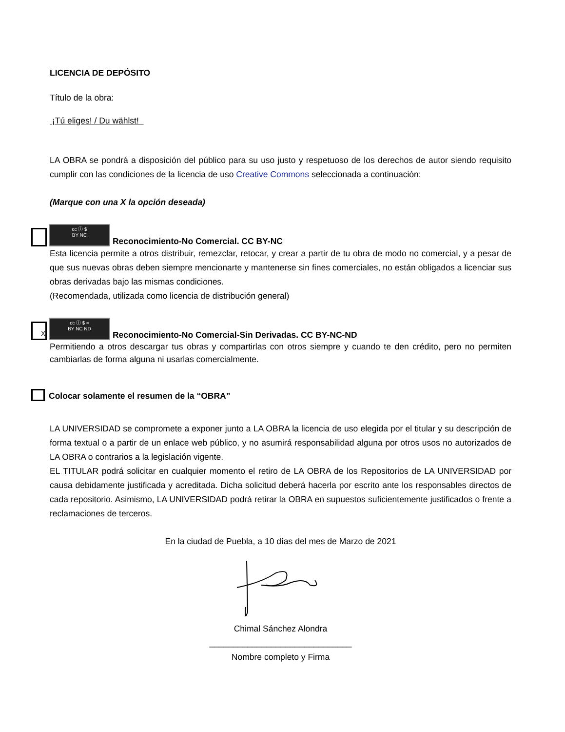LICENCIA DE DEPÓSITO
Título de la obra:
¡Tú eliges! / Du wählst!
LA OBRA se pondrá a disposición del público para su uso justo y respetuoso de los derechos de autor siendo requisito cumplir con las condiciones de la licencia de uso Creative Commons seleccionada a continuación:
(Marque con una X la opción deseada)
cc ⓘ $
BY NC Reconocimiento-No Comercial. CC BY-NC
Esta licencia permite a otros distribuir, remezclar, retocar, y crear a partir de tu obra de modo no comercial, y a pesar de que sus nuevas obras deben siempre mencionarte y mantenerse sin fines comerciales, no están obligados a licenciar sus obras derivadas bajo las mismas condiciones.
(Recomendada, utilizada como licencia de distribución general)
Xcc ⓘ $ =
BY NC ND Reconocimiento-No Comercial-Sin Derivadas. CC BY-NC-ND
Permitiendo a otros descargar tus obras y compartirlas con otros siempre y cuando te den crédito, pero no permiten cambiarlas de forma alguna ni usarlas comercialmente.
Colocar solamente el resumen de la “OBRA”
LA UNIVERSIDAD se compromete a exponer junto a LA OBRA la licencia de uso elegida por el titular y su descripción de forma textual o a partir de un enlace web público, y no asumirá responsabilidad alguna por otros usos no autorizados de LA OBRA o contrarios a la legislación vigente.
EL TITULAR podrá solicitar en cualquier momento el retiro de LA OBRA de los Repositorios de LA UNIVERSIDAD por causa debidamente justificada y acreditada. Dicha solicitud deberá hacerla por escrito ante los responsables directos de cada repositorio. Asimismo, LA UNIVERSIDAD podrá retirar la OBRA en supuestos suficientemente justificados o frente a reclamaciones de terceros.
En la ciudad de Puebla, a 10 días del mes de Marzo de 2021
Chimal Sánchez Alondra
______________________________
Nombre completo y Firma